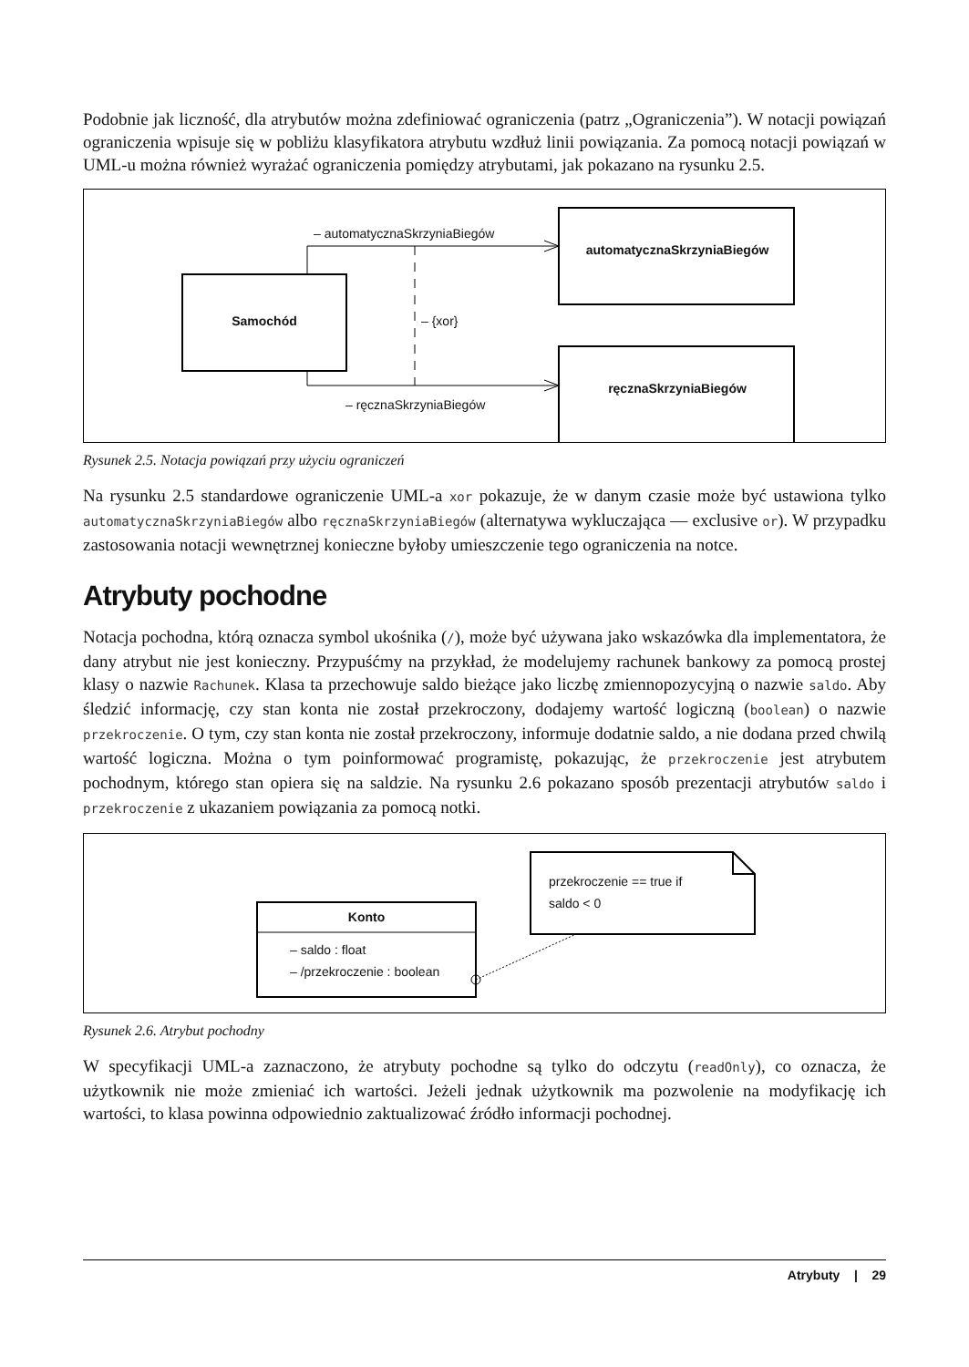Podobnie jak liczność, dla atrybutów można zdefiniować ograniczenia (patrz „Ograniczenia”). W notacji powiązań ograniczenia wpisuje się w pobliżu klasyfikatora atrybutu wzdłuż linii powiązania. Za pomocą notacji powiązań w UML-u można również wyrażać ograniczenia pomiędzy atrybutami, jak pokazano na rysunku 2.5.
– automatycznaSkrzyniaBiegów
automatycznaSkrzyniaBiegów
Samochód – {xor}
ręcznaSkrzyniaBiegów
– ręcznaSkrzyniaBiegów
Rysunek 2.5. Notacja powiązań przy użyciu ograniczeń
Na rysunku 2.5 standardowe ograniczenie UML-a xor pokazuje, że w danym czasie może być ustawiona tylko automatycznaSkrzyniaBiegów albo ręcznaSkrzyniaBiegów (alternatywa wykluczająca — exclusive or). W przypadku zastosowania notacji wewnętrznej konieczne byłoby umieszczenie tego ograniczenia na notce.
Atrybuty pochodne
Notacja pochodna, którą oznacza symbol ukośnika (/), może być używana jako wskazówka dla implementatora, że dany atrybut nie jest konieczny. Przypuśćmy na przykład, że modelujemy rachunek bankowy za pomocą prostej klasy o nazwie Rachunek. Klasa ta przechowuje saldo bieżące jako liczbę zmiennopozycyjną o nazwie saldo. Aby śledzić informację, czy stan konta nie został przekroczony, dodajemy wartość logiczną (boolean) o nazwie przekroczenie. O tym, czy stan konta nie został przekroczony, informuje dodatnie saldo, a nie dodana przed chwilą wartość logiczna. Można o tym poinformować programistę, pokazując, że przekroczenie jest atrybutem pochodnym, którego stan opiera się na saldzie. Na rysunku 2.6 pokazano sposób prezentacji atrybutów saldo i przekroczenie z ukazaniem powiązania za pomocą notki.
Konto
– saldo : float
– /przekroczenie : boolean
przekroczenie == true if
saldo < 0
Rysunek 2.6. Atrybut pochodny
W specyfikacji UML-a zaznaczono, że atrybuty pochodne są tylko do odczytu (readOnly), co oznacza, że użytkownik nie może zmieniać ich wartości. Jeżeli jednak użytkownik ma pozwolenie na modyfikację ich wartości, to klasa powinna odpowiednio zaktualizować źródło informacji pochodnej.
Atrybuty | 29